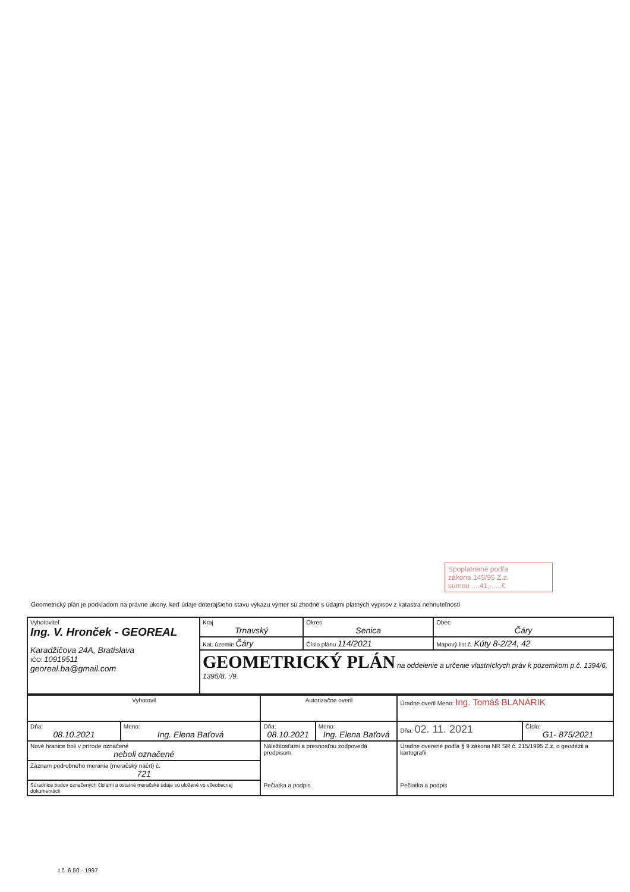Spoplatnené podľa
zákona 145/95 Z.z.
sumou ....41,-.....€
Geometrický plán je podkladom na právne úkony, keď údaje doterajšieho stavu výkazu výmer sú zhodné s údajmi platných výpisov z katastra nehnuteľností
| Vyhotoviteľ Ing. V. Hronček - GEOREAL Karadžičova 24A, Bratislava IČO: 10919511 georeal.ba@gmail.com | Kraj Trnavský | Okres Senica | Obec Čáry |
| | Kat. územie Čáry | Číslo plánu 114/2021 | Mapový list č. Kúty 8-2/24, 42 |
| | GEOMETRICKÝ PLÁN na oddelenie a určenie vlastníckych práv k pozemkom p.č. 1394/6, 1395/8, :/9. | | |
| Vyhotovil | | Autorizačne overil | | Úradne overil Meno: Ing. Tomáš BLANÁRIK | |
| Dňa: 08.10.2021 | Meno: Ing. Elena Baťová | Dňa: 08.10.2021 | Meno: Ing. Elena Baťová | Dňa: 02. 11. 2021 | Číslo: G1- 875/2021 |
| Nové hranice boli v prírode označené neboli označené | | Náležitosťami a presnosťou zodpovedá predpisom Pečiatka a podpis | | Úradne overené podľa § 9 zákona NR SR č. 215/1995 Z.z. o geodézii a kartografii Pečiatka a podpis | |
| Záznam podrobného merania (meračský náčrt) č. 721 | | | | | |
| Súradnice bodov označených číslami a ostatné meračské údaje sú uložené vo všeobecnej dokumentácii | | | | | |
t.č. 6.50 - 1997